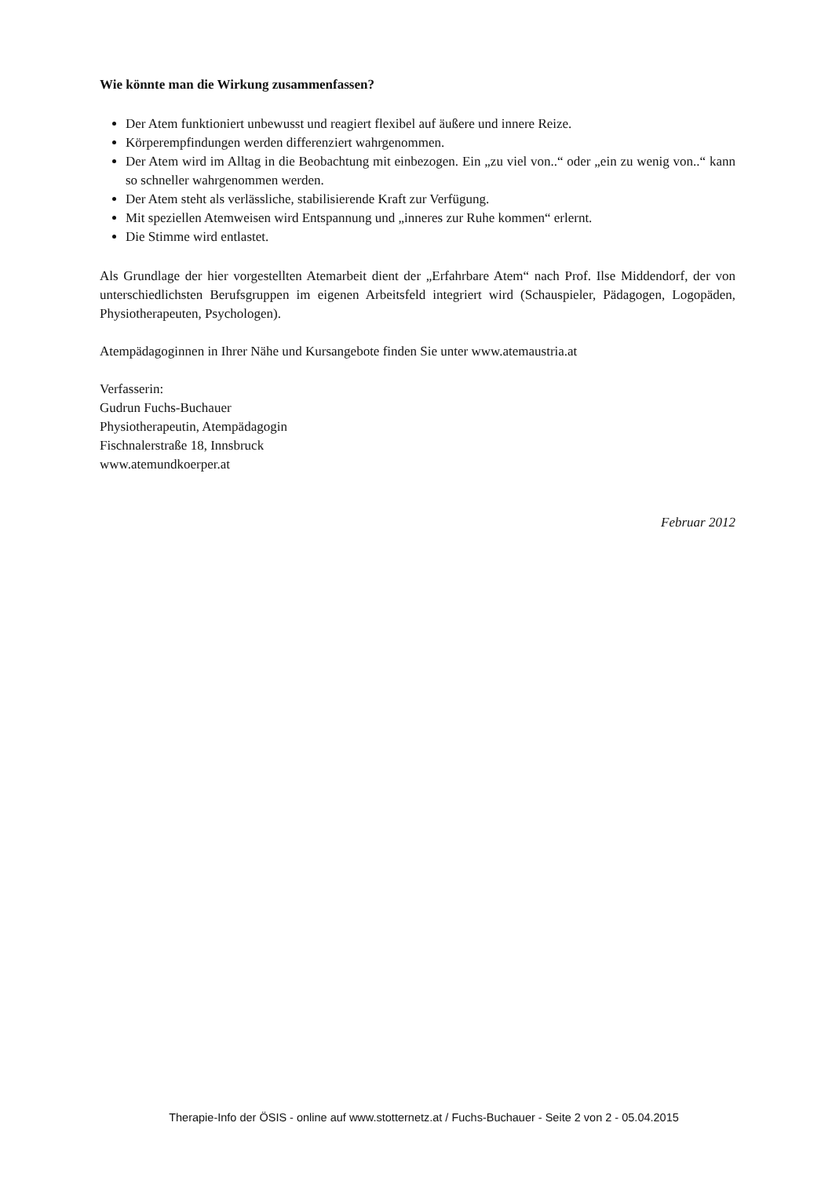Wie könnte man die Wirkung zusammenfassen?
Der Atem funktioniert unbewusst und reagiert flexibel auf äußere und innere Reize.
Körperempfindungen werden differenziert wahrgenommen.
Der Atem wird im Alltag in die Beobachtung mit einbezogen. Ein „zu viel von..“ oder „ein zu wenig von..“ kann so schneller wahrgenommen werden.
Der Atem steht als verlässliche, stabilisierende Kraft zur Verfügung.
Mit speziellen Atemweisen wird Entspannung und „inneres zur Ruhe kommen“ erlernt.
Die Stimme wird entlastet.
Als Grundlage der hier vorgestellten Atemarbeit dient der „Erfahrbare Atem“ nach Prof. Ilse Middendorf, der von unterschiedlichsten Berufsgruppen im eigenen Arbeitsfeld integriert wird (Schauspieler, Pädagogen, Logopäden, Physiotherapeuten, Psychologen).
Atempädagoginnen in Ihrer Nähe und Kursangebote finden Sie unter www.atemaustria.at
Verfasserin:
Gudrun Fuchs-Buchauer
Physiotherapeutin, Atempädagogin
Fischnalerstraße 18, Innsbruck
www.atemundkoerper.at
Februar 2012
Therapie-Info der ÖSIS - online auf www.stotternetz.at / Fuchs-Buchauer - Seite 2 von 2 - 05.04.2015